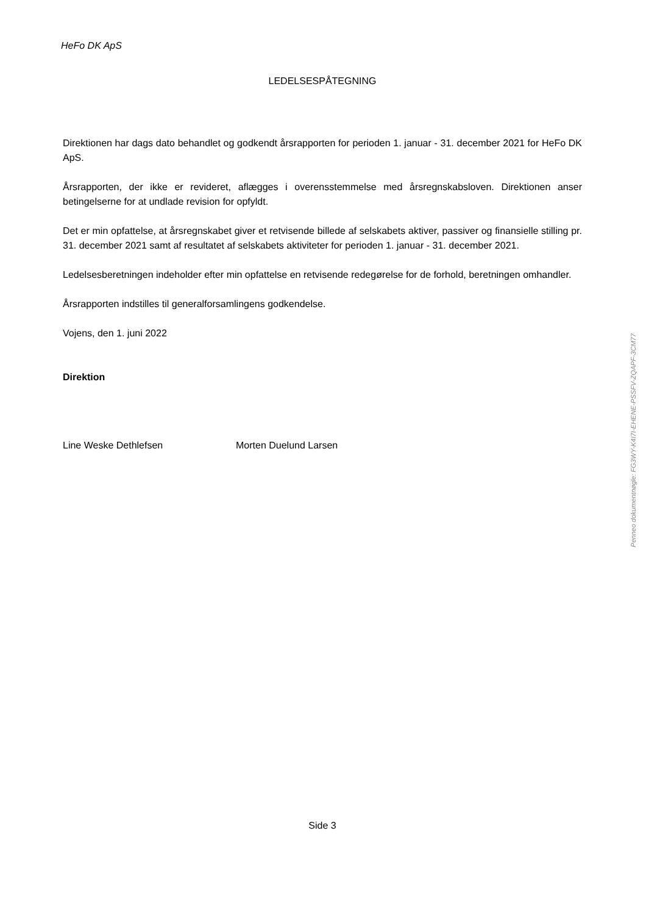HeFo DK ApS
LEDELSESPÅTEGNING
Direktionen har dags dato behandlet og godkendt årsrapporten for perioden 1. januar - 31. december 2021 for HeFo DK ApS.
Årsrapporten, der ikke er revideret, aflægges i overensstemmelse med årsregnskabsloven. Direktionen anser betingelserne for at undlade revision for opfyldt.
Det er min opfattelse, at årsregnskabet giver et retvisende billede af selskabets aktiver, passiver og finansielle stilling pr. 31. december 2021 samt af resultatet af selskabets aktiviteter for perioden 1. januar - 31. december 2021.
Ledelsesberetningen indeholder efter min opfattelse en retvisende redegørelse for de forhold, beretningen omhandler.
Årsrapporten indstilles til generalforsamlingens godkendelse.
Vojens, den 1. juni 2022
Direktion
Line Weske Dethlefsen Morten Duelund Larsen
Side 3
Penneo dokumentnøgle: FG3WY-K4I7I-EHENE-PSSFV-ZQAPF-3CM77